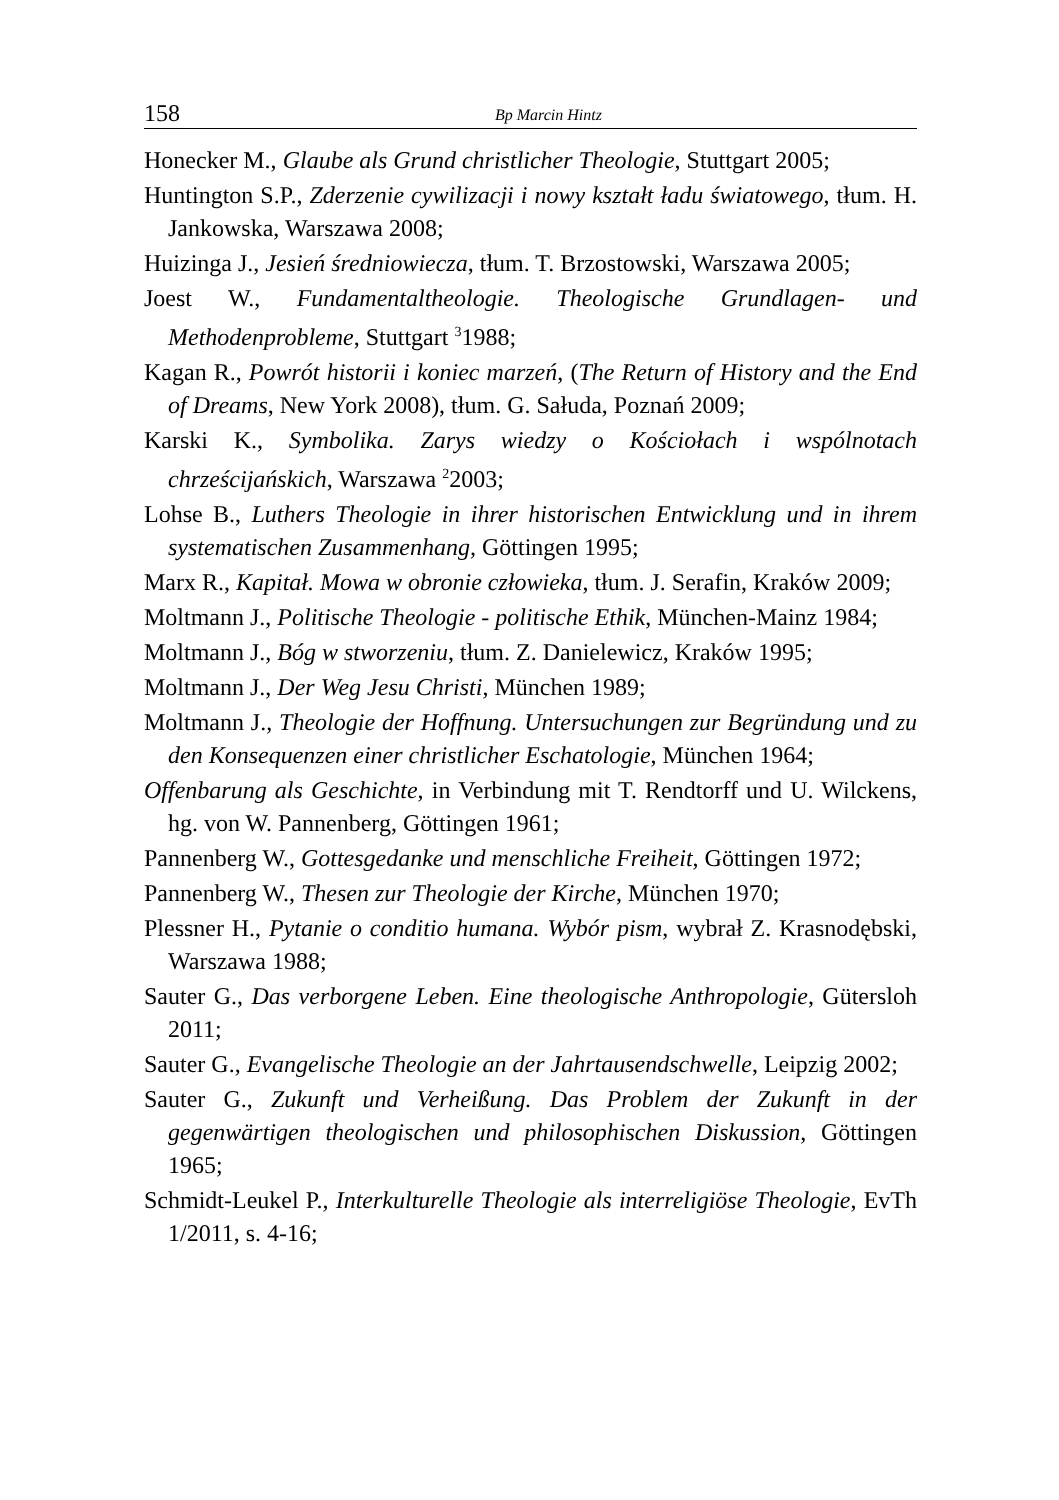158
Bp Marcin Hintz
Honecker M., Glaube als Grund christlicher Theologie, Stuttgart 2005;
Huntington S.P., Zderzenie cywilizacji i nowy kształt ładu światowego, tłum. H. Jankowska, Warszawa 2008;
Huizinga J., Jesień średniowiecza, tłum. T. Brzostowski, Warszawa 2005;
Joest W., Fundamentaltheologie. Theologische Grundlagen- und Methodenprobleme, Stuttgart <sup>3</sup>1988;
Kagan R., Powrót historii i koniec marzeń, (The Return of History and the End of Dreams, New York 2008), tłum. G. Sałuda, Poznań 2009;
Karski K., Symbolika. Zarys wiedzy o Kościołach i wspólnotach chrześcijańskich, Warszawa <sup>2</sup>2003;
Lohse B., Luthers Theologie in ihrer historischen Entwicklung und in ihrem systematischen Zusammenhang, Göttingen 1995;
Marx R., Kapitał. Mowa w obronie człowieka, tłum. J. Serafin, Kraków 2009;
Moltmann J., Politische Theologie - politische Ethik, München-Mainz 1984;
Moltmann J., Bóg w stworzeniu, tłum. Z. Danielewicz, Kraków 1995;
Moltmann J., Der Weg Jesu Christi, München 1989;
Moltmann J., Theologie der Hoffnung. Untersuchungen zur Begründung und zu den Konsequenzen einer christlicher Eschatologie, München 1964;
Offenbarung als Geschichte, in Verbindung mit T. Rendtorff und U. Wilckens, hg. von W. Pannenberg, Göttingen 1961;
Pannenberg W., Gottesgedanke und menschliche Freiheit, Göttingen 1972;
Pannenberg W., Thesen zur Theologie der Kirche, München 1970;
Plessner H., Pytanie o conditio humana. Wybór pism, wybrał Z. Krasnodębski, Warszawa 1988;
Sauter G., Das verborgene Leben. Eine theologische Anthropologie, Gütersloh 2011;
Sauter G., Evangelische Theologie an der Jahrtausendschwelle, Leipzig 2002;
Sauter G., Zukunft und Verheißung. Das Problem der Zukunft in der gegenwärtigen theologischen und philosophischen Diskussion, Göttingen 1965;
Schmidt-Leukel P., Interkulturelle Theologie als interreligiöse Theologie, EvTh 1/2011, s. 4-16;